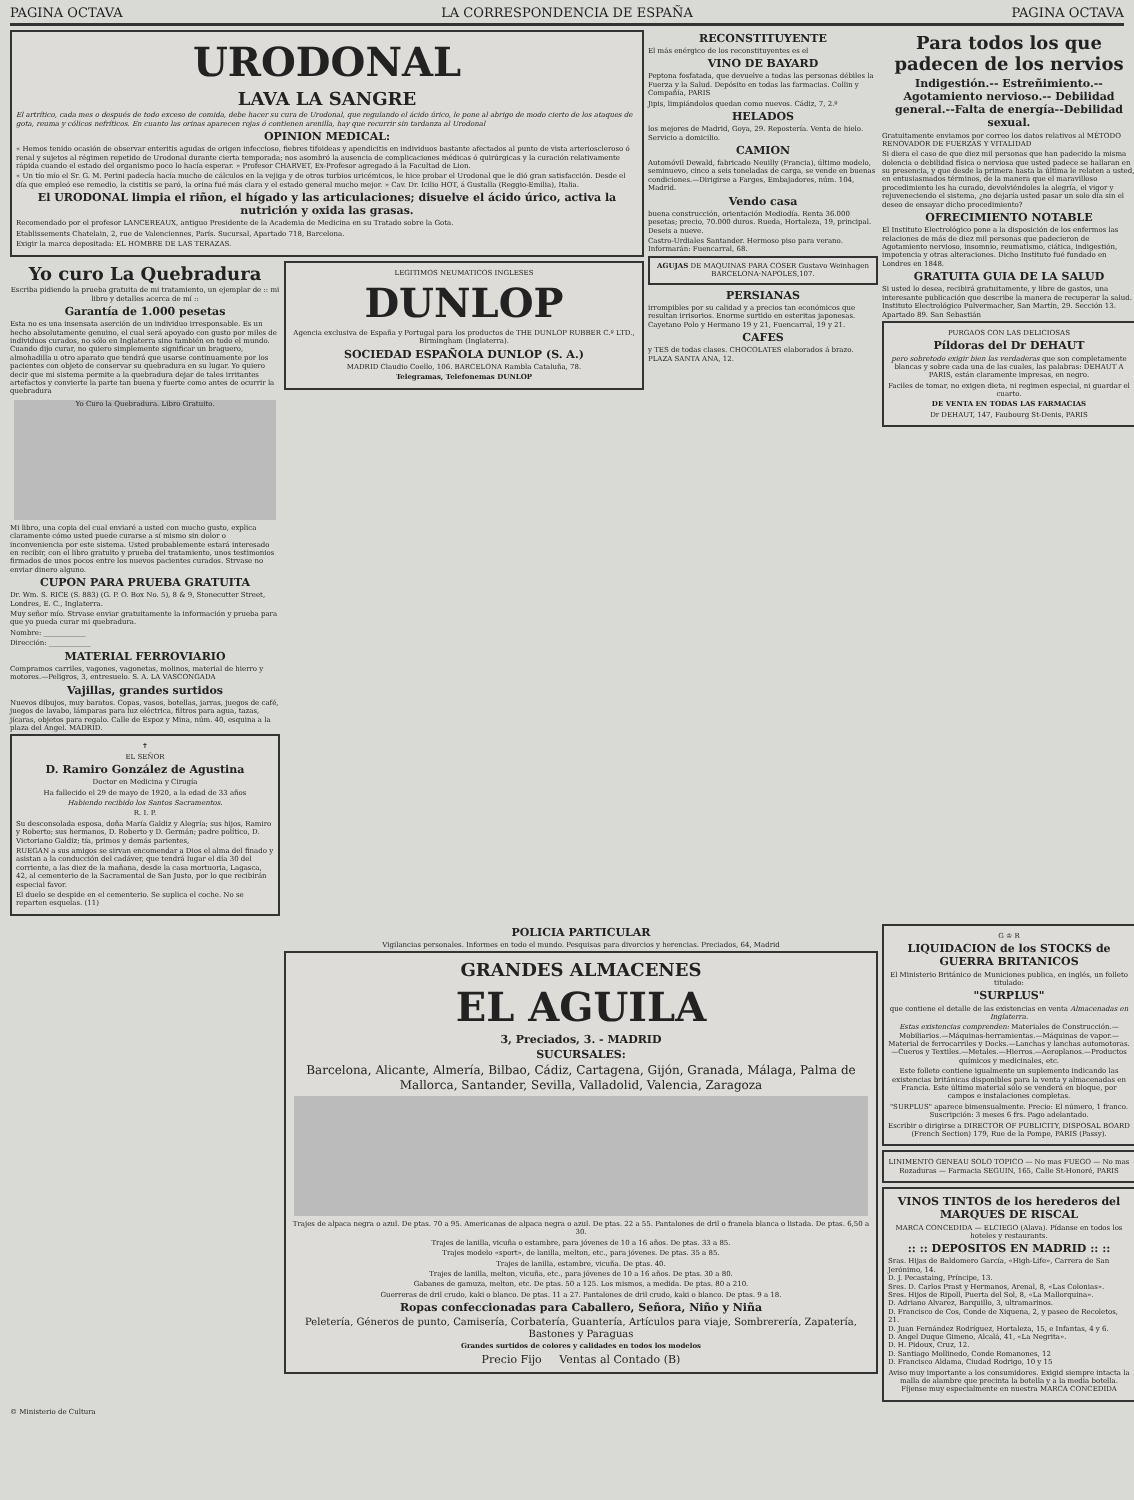PAGINA OCTAVA LA CORRESPONDENCIA DE ESPAÑA PAGINA OCTAVA
URODONAL
LAVA LA SANGRE
El artrítico, cada mes o después de todo exceso de comida, debe hacer su cura de Urodonal, que regulando el ácido úrico, le pone al abrigo de modo cierto de los ataques de gota, reuma y cólicos nefríticos. En cuanto las orinas aparecen rojas ó contienen arenilla, hay que recurrir sin tardanza al Urodonal
OPINION MEDICAL:
« Hemos tenido ocasión de observar enteritis agudas de origen infeccioso, fiebres tifoideas y apendicitis en individuos bastante afectados al punto de vista arterioscleroso ó renal y sujetos al régimen repetido de Urodonal durante cierta temporada; nos asombró la ausencia de complicaciones médicas ó quirúrgicas y la curación relativamente rápida cuando el estado del organismo poco lo hacía esperar. » Profesor CHARVET, Ex-Profesor agregado á la Facultad de Lion.
« Un tío mío el Sr. G. M. Perini padecía hacía mucho de cálculos en la vejiga y de otros turbios uricémicos, le hice probar el Urodonal que le dió gran satisfacción. Desde el día que empleó ese remedio, la cistitis se paró, la orina fué más clara y el estado general mucho mejor. » Cav. Dr. Icilio HOT, á Gustalla (Reggio-Emilia), Italia.
El URODONAL limpia el riñon, el hígado y las articulaciones; disuelve el ácido úrico, activa la nutrición y oxida las grasas.
Recomendado por el profesor LANCEREAUX, antiguo Presidente de la Academia de Medicina en su Tratado sobre la Gota.
Etablissements Chatelain, 2, rue de Valenciennes, París. Sucursal, Apartado 718, Barcelona.
Exigir la marca depositada: EL HOMBRE DE LAS TERAZAS.
Yo curo La Quebradura
Escriba pidiendo la prueba gratuita de mi tratamiento, un ejemplar de :: mi libro y detalles acerca de mí ::
Garantía de 1.000 pesetas
Esta no es una insensata aserción de un individuo irresponsable. Es un hecho absolutamente genuino, el cual será apoyado con gusto por miles de individuos curados, no sólo en Inglaterra sino también en todo el mundo. Cuando dijo curar, no quiero simplemente significar un braguero, almohadilla u otro aparato que tendrá que usarse continuamente por los pacientes con objeto de conservar su quebradura en su lugar. Yo quiero decir que mi sistema permite a la quebradura dejar de tales irritantes artefactos y convierte la parte tan buena y fuerte como antes de ocurrir la quebradura
Yo Curo la Quebradura. Libro Gratuito.
Mi libro, una copia del cual enviaré a usted con mucho gusto, explica claramente cómo usted puede curarse a sí mismo sin dolor o inconveniencia por este sistema. Usted probablemente estará interesado en recibir, con el libro gratuito y prueba del tratamiento, unos testimonios firmados de unos pocos entre los nuevos pacientes curados. Strvase no enviar dinero alguno.
CUPON PARA PRUEBA GRATUITA
Dr. Wm. S. RICE (S. 883) (G. P. O. Box No. 5), 8 & 9, Stonecutter Street, Londres, E. C., Inglaterra.
Muy señor mío. Strvase enviar gratuitamente la información y prueba para que yo pueda curar mi quebradura.
Nombre: ____________
Dirección: ____________
MATERIAL FERROVIARIO
Compramos carriles, vagones, vagonetas, molinos, material de hierro y motores.—Peligros, 3, entresuelo. S. A. LA VASCONGADA
Vajillas, grandes surtidos
Nuevos dibujos, muy baratos. Copas, vasos, botellas, jarras, juegos de café, juegos de lavabo, lámparas para luz eléctrica, filtros para agua, tazas, jícaras, objetos para regalo. Calle de Espoz y Mina, núm. 40, esquina a la plaza del Angel. MADRID.
✝
EL SEÑOR
D. Ramiro González de Agustina
Doctor en Medicina y Cirugía
Ha fallecido el 29 de mayo de 1920, a la edad de 33 años
Habiendo recibido los Santos Sacramentos.
R. I. P.
Su desconsolada esposa, doña María Galdiz y Alegría; sus hijos, Ramiro y Roberto; sus hermanos, D. Roberto y D. Germán; padre político, D. Victoriano Galdiz; tía, primos y demás parientes,
RUEGAN a sus amigos se sirvan encomendar a Dios el alma del finado y asistan a la conducción del cadáver, que tendrá lugar el día 30 del corriente, a las diez de la mañana, desde la casa mortuoria, Lagasca, 42, al cementerio de la Sacramental de San Justo, por lo que recibirán especial favor.
El duelo se despide en el cementerio. Se suplica el coche. No se reparten esquelas. (11)
LEGITIMOS NEUMATICOS INGLESES
DUNLOP
Agencia exclusiva de España y Portugal para los productos de THE DUNLOP RUBBER C.º LTD., Birmingham (Inglaterra).
SOCIEDAD ESPAÑOLA DUNLOP (S. A.)
MADRID Claudio Coello, 106. BARCELONA Rambla Cataluña, 78.
Telegramas, Telefonemas DUNLOP
RECONSTITUYENTE
El más enérgico de los reconstituyentes es el
VINO DE BAYARD
Peptona fosfatada, que devuelve a todas las personas débiles la Fuerza y la Salud. Depósito en todas las farmacias. Collin y Compañía, PARIS
Jipis, limpiándolos quedan como nuevos. Cádiz, 7, 2.º
HELADOS
los mejores de Madrid, Goya, 29. Repostería. Venta de hielo. Servicio a domicilio.
CAMION
Automóvil Dewald, fabricado Neuilly (Francia), último modelo, seminuevo, cinco a seis toneladas de carga, se vende en buenas condiciones.—Dirigirse a Farges, Embajadores, núm. 104, Madrid.
Vendo casa
buena construcción, orientación Mediodía. Renta 36.000 pesetas; precio, 70.000 duros. Rueda, Hortaleza, 19, principal. Deseis a nueve.
Castro-Urdiales Santander. Hermoso piso para verano. Informarán: Fuencarral, 68.
AGUJAS DE MAQUINAS PARA COSER Gustavo Weinhagen BARCELONA·NAPOLES,107.
PERSIANAS
irrompibles por su calidad y a precios tan económicos que resultan irrisorios. Enorme surtido en esteritas japonesas. Cayetano Polo y Hermano 19 y 21, Fuencarral, 19 y 21.
CAFES
y TES de todas clases. CHOCOLATES elaborados á brazo. PLAZA SANTA ANA, 12.
Para todos los que padecen de los nervios
Indigestión.-- Estreñimiento.-- Agotamiento nervioso.-- Debilidad general.--Falta de energía--Debilidad sexual.
Gratuitamente enviamos por correo los datos relativos al MÉTODO RENOVADOR DE FUERZAS Y VITALIDAD
Si diera el caso de que diez mil personas que han padecido la misma dolencia o debilidad física o nerviosa que usted padece se hallaran en su presencia, y que desde la primera hasta la última le relaten a usted, en entusiasmados términos, de la manera que el maravilloso procedimiento les ha curado, devolviéndoles la alegría, el vigor y rejuveneciendo el sistema, ¿no dejaría usted pasar un solo día sin el deseo de ensayar dicho procedimiento?
OFRECIMIENTO NOTABLE
El Instituto Electrológico pone a la disposición de los enfermos las relaciones de más de diez mil personas que padecieron de Agotamiento nervioso, insomnio, reumatismo, ciática, indigestión, impotencia y otras alteraciones. Dicho Instituto fué fundado en Londres en 1848.
GRATUITA GUIA DE LA SALUD
Si usted lo desea, recibirá gratuitamente, y libre de gastos, una interesante publicación que describe la manera de recuperar la salud. Instituto Electrológico Pulvermacher, San Martín, 29. Sección 13. Apartado 89. San Sebastián
PURGAOS CON LAS DELICIOSAS
Píldoras del Dr DEHAUT
pero sobretodo exigir bien las verdaderas que son completamente blancas y sobre cada una de las cuales, las palabras: DEHAUT A PARIS, están claramente impresas, en negro.
Faciles de tomar, no exigen dieta, ni regimen especial, ni guardar el cuarto.
DE VENTA EN TODAS LAS FARMACIAS
Dr DEHAUT, 147, Faubourg St-Denis, PARIS
POLICIA PARTICULAR
Vigilancias personales. Informes en todo el mundo. Pesquisas para divorcios y herencias. Preciados, 64, Madrid
GRANDES ALMACENES
EL AGUILA
3, Preciados, 3. - MADRID
SUCURSALES:
Barcelona, Alicante, Almería, Bilbao, Cádiz, Cartagena, Gijón, Granada, Málaga, Palma de Mallorca, Santander, Sevilla, Valladolid, Valencia, Zaragoza
Trajes de alpaca negra o azul. De ptas. 70 a 95. Americanas de alpaca negra o azul. De ptas. 22 a 55. Pantalones de dril o franela blanca o listada. De ptas. 6,50 a 30.
Trajes de lanilla, vicuña o estambre, para jóvenes de 10 a 16 años. De ptas. 33 a 85.
Trajes modelo «sport», de lanilla, melton, etc., para jóvenes. De ptas. 35 a 85.
Trajes de lanilla, estambre, vicuña. De ptas. 40.
Trajes de lanilla, melton, vicuña, etc., para jóvenes de 10 a 16 años. De ptas. 30 a 80.
Gabanes de gamuza, melton, etc. De ptas. 50 a 125. Los mismos, a medida. De ptas. 80 a 210.
Guerreras de dril crudo, kaki o blanco. De ptas. 11 a 27. Pantalones de dril crudo, kaki o blanco. De ptas. 9 a 18.
Ropas confeccionadas para Caballero, Señora, Niño y Niña
Peletería, Géneros de punto, Camisería, Corbatería, Guantería, Artículos para viaje, Sombrerería, Zapatería, Bastones y Paraguas
Grandes surtidos de colores y calidades en todos los modelos
Precio Fijo Ventas al Contado (B)
G ♔ R
LIQUIDACION de los STOCKS de GUERRA BRITANICOS
El Ministerio Británico de Municiones publica, en inglés, un folleto titulado:
"SURPLUS"
que contiene el detalle de las existencias en venta Almacenadas en Inglaterra.
Estas existencias comprenden: Materiales de Construcción.—Mobiliarios.—Máquinas-herramientas.—Máquinas de vapor.—Material de ferrocarriles y Docks.—Lanchas y lanchas automotoras.—Cueros y Textiles.—Metales.—Hierros.—Aeroplanos.—Productos químicos y medicinales, etc.
Este folleto contiene igualmente un suplemento indicando las existencias británicas disponibles para la venta y almacenadas en Francia. Este último material sólo se venderá en bloque, por campos e instalaciones completas.
"SURPLUS" aparece bimensualmente. Precio: El número, 1 franco. Suscripción: 3 meses 6 frs. Pago adelantado.
Escribir o dirigirse a DIRECTOR OF PUBLICITY, DISPOSAL BOARD (French Section) 179, Rue de la Pompe, PARIS (Passy).
LINIMENTO GENEAU SOLO TOPICO — No mas FUEGO — No mas Rozaduras — Farmacia SEGUIN, 165, Calle St-Honoré, PARIS
VINOS TINTOS de los herederos del MARQUES DE RISCAL
MARCA CONCEDIDA — ELCIEGO (Alava). Pídanse en todos los hoteles y restaurants.
:: :: DEPOSITOS EN MADRID :: ::
Sras. Hijas de Baldomero García, «High-Life», Carrera de San Jerónimo, 14.
D. J. Pecastaing, Príncipe, 13.
Sres. D. Carlos Prast y Hermanos, Arenal, 8, «Las Colonias».
Sres. Hijos de Ripoll, Puerta del Sol, 8, «La Mallorquina».
D. Adriano Alvarez, Barquillo, 3, ultramarinos.
D. Francisco de Cos, Conde de Xiquena, 2, y paseo de Recoletos, 21.
D. Juan Fernández Rodríguez, Hortaleza, 15, e Infantas, 4 y 6.
D. Angel Duque Gimeno, Alcalá, 41, «La Negrita».
D. H. Pidoux, Cruz, 12.
D. Santiago Mollinedo, Conde Romanones, 12
D. Francisco Aldama, Ciudad Rodrigo, 10 y 15
Aviso muy importante a los consumidores. Exigid siempre intacta la malla de alambre que precinta la botella y a la media botella. Fíjense muy especialmente en nuestra MARCA CONCEDIDA
© Ministerio de Cultura